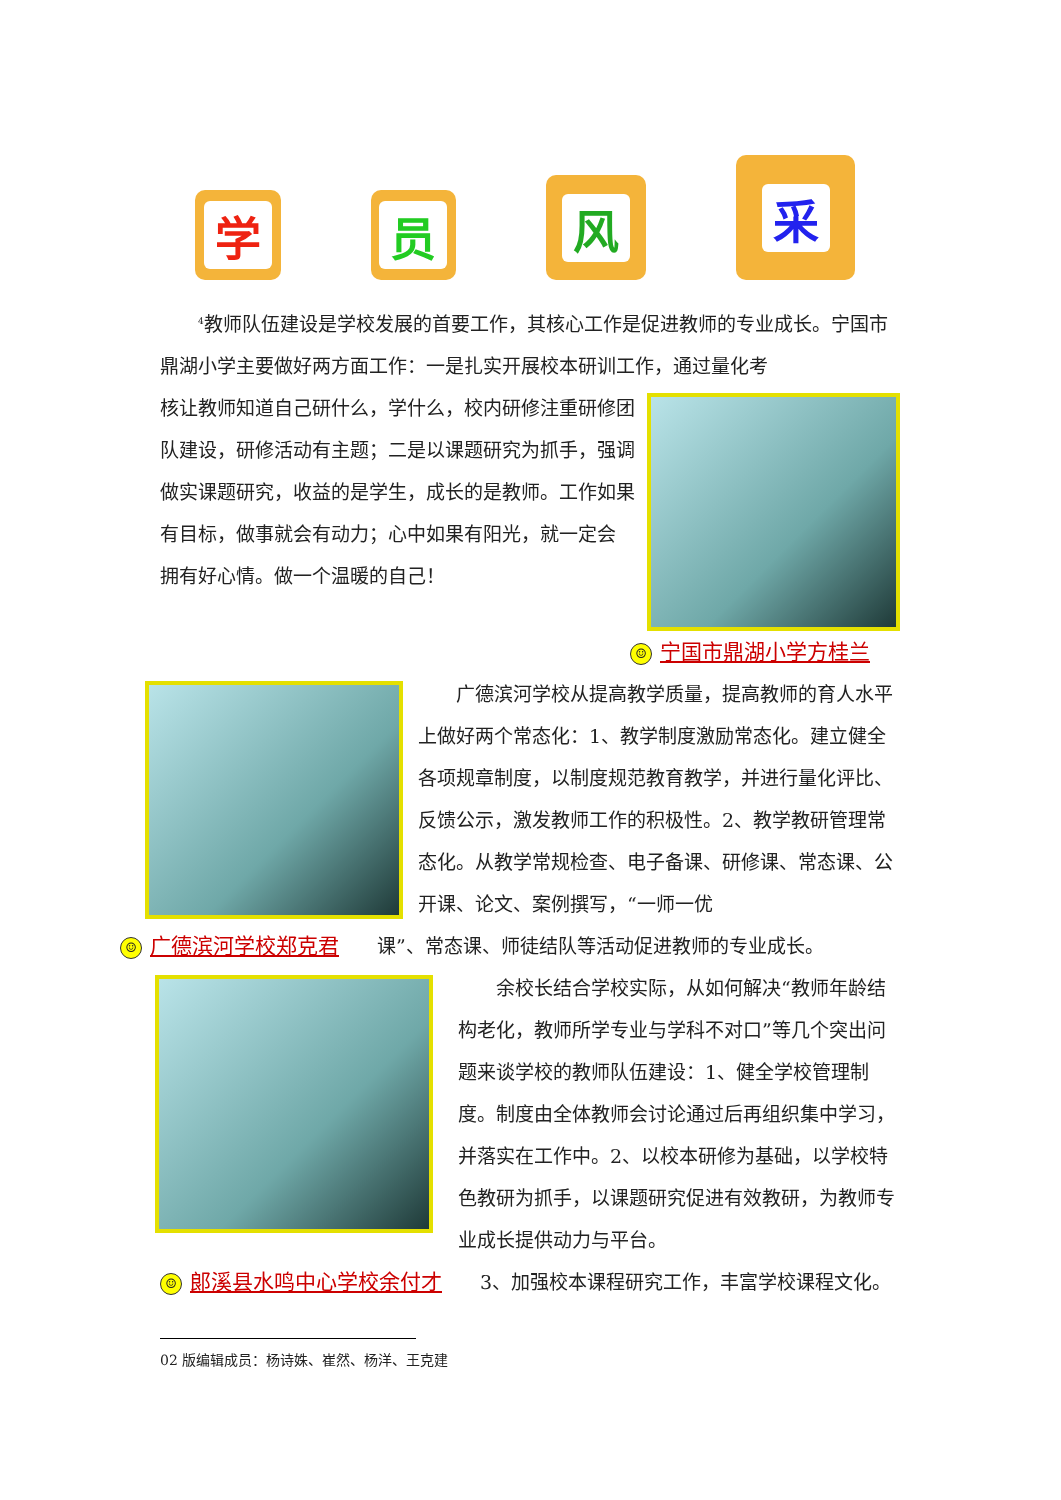学
员
风
采
<sup>4</sup> 教师队伍建设是学校发展的首要工作，其核心工作是促进教师的专业成长。宁国市鼎湖小学主要做好两方面工作：一是扎实开展校本研训工作，通过量化考
核让教师知道自己研什么，学什么，校内研修注重研修团队建设，研修活动有主题；二是以课题研究为抓手，强调做实课题研究，收益的是学生，成长的是教师。工作如果有目标，做事就会有动力；心中如果有阳光，就一定会　拥有好心情。做一个温暖的自己！
☺ 宁国市鼎湖小学方桂兰
广德滨河学校从提高教学质量，提高教师的育人水平上做好两个常态化：1、教学制度激励常态化。建立健全各项规章制度，以制度规范教育教学，并进行量化评比、反馈公示，激发教师工作的积极性。2、教学教研管理常态化。从教学常规检查、电子备课、研修课、常态课、公开课、论文、案例撰写，“一师一优
☺ 广德滨河学校郑克君　　课”、常态课、师徒结队等活动促进教师的专业成长。
余校长结合学校实际，从如何解决“教师年龄结构老化，教师所学专业与学科不对口”等几个突出问题来谈学校的教师队伍建设：1、健全学校管理制度。制度由全体教师会讨论通过后再组织集中学习，并落实在工作中。2、以校本研修为基础，以学校特色教研为抓手，以课题研究促进有效教研，为教师专业成长提供动力与平台。
☺ 郎溪县水鸣中心学校余付才　　3、加强校本课程研究工作，丰富学校课程文化。
02 版编辑成员：杨诗姝、崔然、杨洋、王克建